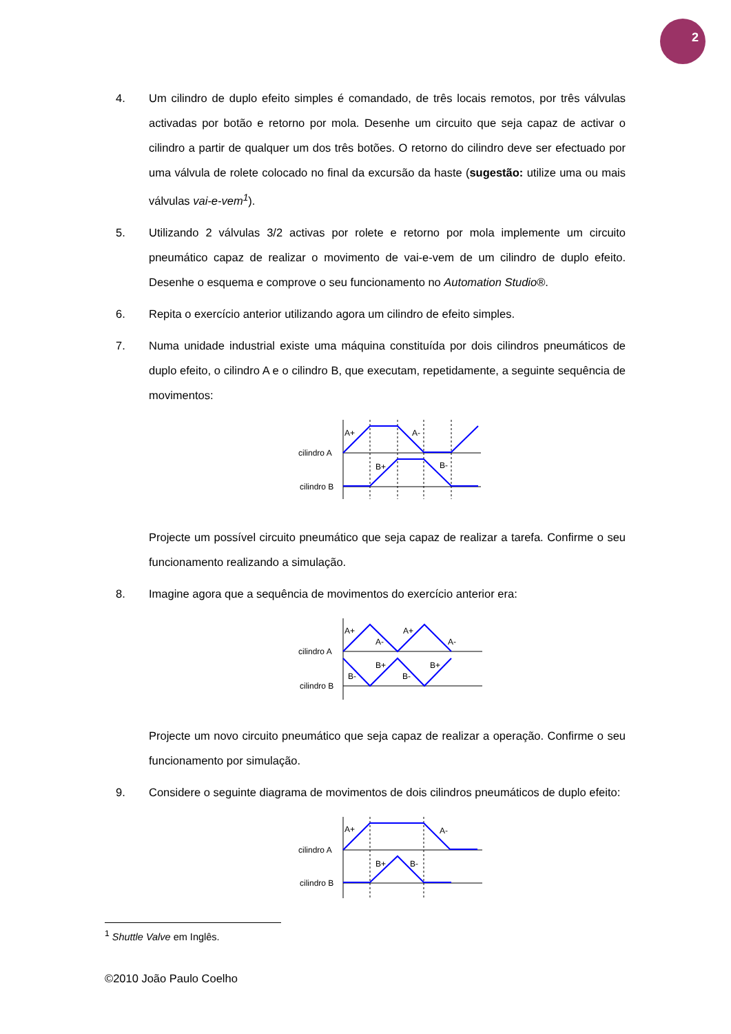2
4. Um cilindro de duplo efeito simples é comandado, de três locais remotos, por três válvulas activadas por botão e retorno por mola. Desenhe um circuito que seja capaz de activar o cilindro a partir de qualquer um dos três botões. O retorno do cilindro deve ser efectuado por uma válvula de rolete colocado no final da excursão da haste (sugestão: utilize uma ou mais válvulas vai-e-vem<sup>1</sup>).
5. Utilizando 2 válvulas 3/2 activas por rolete e retorno por mola implemente um circuito pneumático capaz de realizar o movimento de vai-e-vem de um cilindro de duplo efeito. Desenhe o esquema e comprove o seu funcionamento no Automation Studio®.
6. Repita o exercício anterior utilizando agora um cilindro de efeito simples.
7. Numa unidade industrial existe uma máquina constituída por dois cilindros pneumáticos de duplo efeito, o cilindro A e o cilindro B, que executam, repetidamente, a seguinte sequência de movimentos:
cilindro A
cilindro B
A+
A-
B+
B-
Projecte um possível circuito pneumático que seja capaz de realizar a tarefa. Confirme o seu funcionamento realizando a simulação.
8. Imagine agora que a sequência de movimentos do exercício anterior era:
cilindro A
cilindro B
A+
A-
A+
A-
B+
B+
B-
B-
Projecte um novo circuito pneumático que seja capaz de realizar a operação. Confirme o seu funcionamento por simulação.
9. Considere o seguinte diagrama de movimentos de dois cilindros pneumáticos de duplo efeito:
cilindro A
cilindro B
A+
A-
B+
B-
<sup>1</sup> Shuttle Valve em Inglês.
©2010 João Paulo Coelho